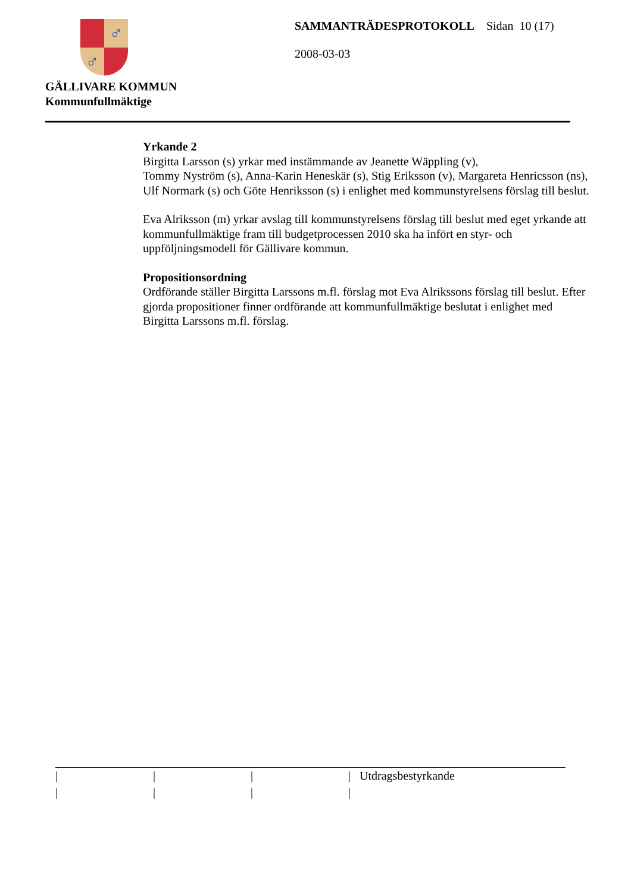♂
♂
GÄLLIVARE KOMMUN
Kommunfullmäktige
SAMMANTRÄDESPROTOKOLL Sidan 10 (17)
2008-03-03
Yrkande 2
Birgitta Larsson (s) yrkar med instämmande av Jeanette Wäppling (v),
Tommy Nyström (s), Anna-Karin Heneskär (s), Stig Eriksson (v), Margareta Henricsson (ns), Ulf Normark (s) och Göte Henriksson (s) i enlighet med kommunstyrelsens förslag till beslut.
Eva Alriksson (m) yrkar avslag till kommunstyrelsens förslag till beslut med eget yrkande att kommunfullmäktige fram till budgetprocessen 2010 ska ha infört en styr- och uppföljningsmodell för Gällivare kommun.
Propositionsordning
Ordförande ställer Birgitta Larssons m.fl. förslag mot Eva Alrikssons förslag till beslut. Efter gjorda propositioner finner ordförande att kommunfullmäktige beslutat i enlighet med Birgitta Larssons m.fl. förslag.
| | | | Utdragsbestyrkande
| | | |